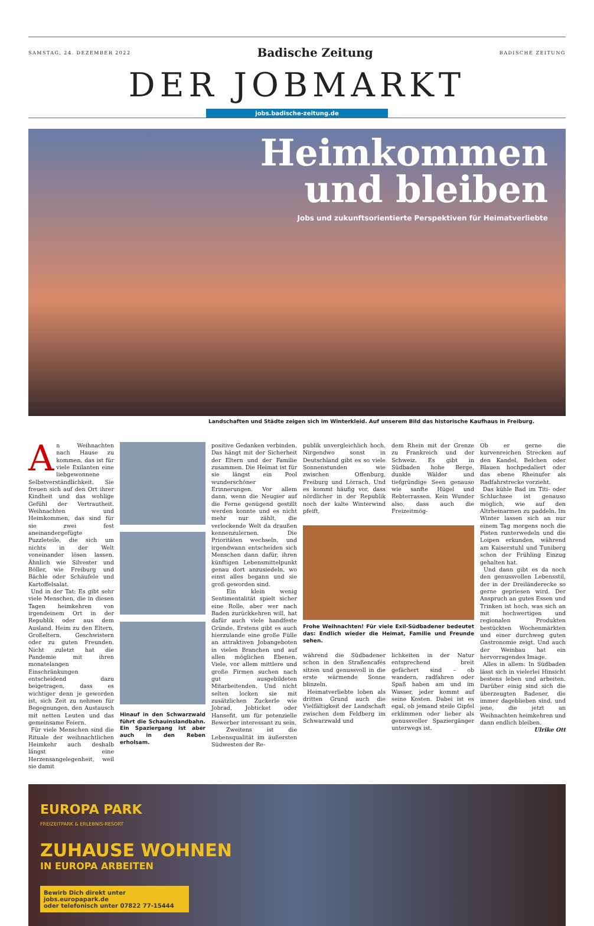SAMSTAG, 24. DEZEMBER 2022 Badische Zeitung BADISCHE ZEITUNG
DER JOBMARKT
jobs.badische-zeitung.de
Heimkommen
und bleiben
Jobs und zukunftsorientierte Perspektiven für Heimatverliebte
Landschaften und Städte zeigen sich im Winterkleid. Auf unserem Bild das historische Kaufhaus in Freiburg.
An Weihnachten nach Hause zu kommen, das ist für viele Exilanten eine liebgewonnene Selbstverständlichkeit. Sie freuen sich auf den Ort ihrer Kindheit und das wohlige Gefühl der Vertrautheit. Weihnachten und Heimkommen, das sind für sie zwei fest aneinandergefügte Puzzleteile, die sich um nichts in der Welt voneinander lösen lassen. Ähnlich wie Silvester und Böller, wie Freiburg und Bächle oder Schäufele und Kartoffelsalat.
Und in der Tat: Es gibt sehr viele Menschen, die in diesen Tagen heimkehren von irgendeinem Ort in der Republik oder aus dem Ausland. Heim zu den Eltern, Großeltern, Geschwistern oder zu guten Freunden. Nicht zuletzt hat die Pandemie mit ihren monatelangen Einschränkungen entscheidend dazu beigetragen, dass es wichtiger denn je geworden ist, sich Zeit zu nehmen für Begegnungen, den Austausch mit netten Leuten und das gemeinsame Feiern.
Für viele Menschen sind die Rituale der weihnachtlichen Heimkehr auch deshalb längst eine Herzensangelegenheit, weil sie damit
Hinauf in den Schwarzwald führt die Schauinslandbahn. Ein Spaziergang ist aber auch in den Reben erholsam.
positive Gedanken verbinden. Das hängt mit der Sicherheit der Eltern und der Familie zusammen. Die Heimat ist für sie längst ein Pool wunderschöner Erinnerungen. Vor allem dann, wenn die Neugier auf die Ferne genügend gestillt werden konnte und es nicht mehr nur zählt, die verlockende Welt da draußen kennenzulernen. Die Prioritäten wechseln, und irgendwann entscheiden sich Menschen dann dafür, ihren künftigen Lebensmittelpunkt genau dort anzusiedeln, wo einst alles begann und sie groß geworden sind.
Ein klein wenig Sentimentalität spielt sicher eine Rolle, aber wer nach Baden zurückkehren will, hat dafür auch viele handfeste Gründe. Erstens gibt es auch hierzulande eine große Fülle an attraktiven Jobangeboten in vielen Branchen und auf allen möglichen Ebenen. Viele, vor allem mittlere und große Firmen suchen nach gut ausgebildeten Mitarbeitenden. Und nicht selten locken sie mit zusätzlichen Zuckerle wie Jobrad, Jobticket oder Hansefit, um für potenzielle Bewerber interessant zu sein.
Zweitens ist die Lebensqualität im äußersten Südwesten der Re-
publik unvergleichlich hoch. Nirgendwo sonst in Deutschland gibt es so viele Sonnenstunden wie zwischen Offenburg, Freiburg und Lörrach. Und es kommt häufig vor, dass nördlicher in der Republik noch der kalte Winterwind pfeift,
dem Rhein mit der Grenze zu Frankreich und der Schweiz. Es gibt in Südbaden hohe Berge, dunkle Wälder und tiefgründige Seen genauso wie sanfte Hügel und Rebterrassen. Kein Wunder also, dass auch die Freizeitmög-
Frohe Weihnachten! Für viele Exil-Südbadener bedeutet das: Endlich wieder die Heimat, Familie und Freunde sehen.
während die Südbadener schon in den Straßencafés sitzen und genussvoll in die erste wärmende Sonne blinzeln.
Heimatverliebte loben als dritten Grund auch die Vielfältigkeit der Landschaft zwischen dem Feldberg im Schwarzwald und
lichkeiten in der Natur entsprechend breit gefächert sind – ob wandern, radfahren oder Spaß haben am und im Wasser, jeder kommt auf seine Kosten. Dabei ist es egal, ob jemand steile Gipfel erklimmen oder lieber als genussvoller Spaziergänger unterwegs ist.
Ob er gerne die kurvenreichen Strecken auf den Kandel, Belchen oder Blauen hochpedaliert oder das ebene Rheinufer als Radfahrstrecke vorzieht.
Das kühle Bad im Titi- oder Schluchsee ist genauso möglich, wie auf den Altrheinarmen zu paddeln. Im Winter lassen sich an nur einem Tag morgens noch die Pisten runterwedeln und die Loipen erkunden, während am Kaiserstuhl und Tuniberg schon der Frühling Einzug gehalten hat.
Und dann gibt es da noch den genussvollen Lebensstil, der in der Dreiländerecke so gerne gepriesen wird. Der Anspruch an gutes Essen und Trinken ist hoch, was sich an mit hochwertigen und regionalen Produkten bestückten Wochenmärkten und einer durchweg guten Gastronomie zeigt. Und auch der Weinbau hat ein hervorragendes Image.
Alles in allem: In Südbaden lässt sich in vielerlei Hinsicht bestens leben und arbeiten. Darüber einig sind sich die überzeugten Badener, die immer dageblieben sind, und jene, die jetzt an Weihnachten heimkehren und dann endlich bleiben. Ulrike Ott
EUROPA PARK
FREIZEITPARK & ERLEBNIS-RESORT
ZUHAUSE WOHNEN
IN EUROPA ARBEITEN
Bewirb Dich direkt unter jobs.europapark.de
oder telefonisch unter 07822 77-15444